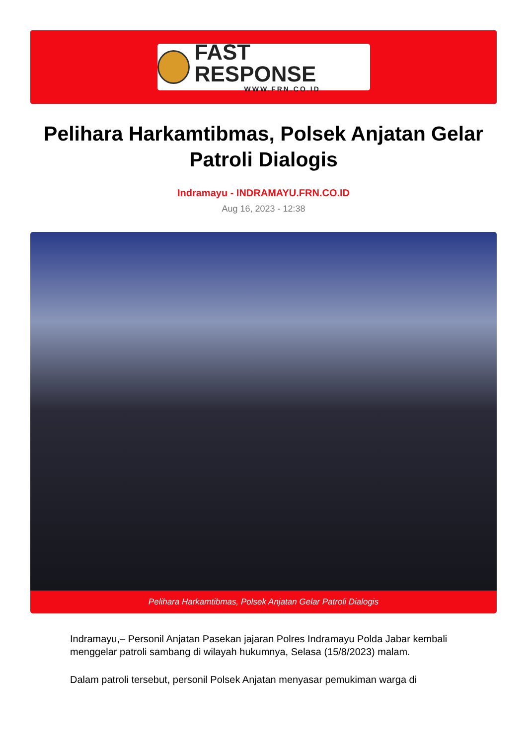FAST RESPONSE
WWW.FRN.CO.ID
Pelihara Harkamtibmas, Polsek Anjatan Gelar Patroli Dialogis
Indramayu - INDRAMAYU.FRN.CO.ID
Aug 16, 2023 - 12:38
Pelihara Harkamtibmas, Polsek Anjatan Gelar Patroli Dialogis
Indramayu,– Personil Anjatan Pasekan jajaran Polres Indramayu Polda Jabar kembali menggelar patroli sambang di wilayah hukumnya, Selasa (15/8/2023) malam.
Dalam patroli tersebut, personil Polsek Anjatan menyasar pemukiman warga di